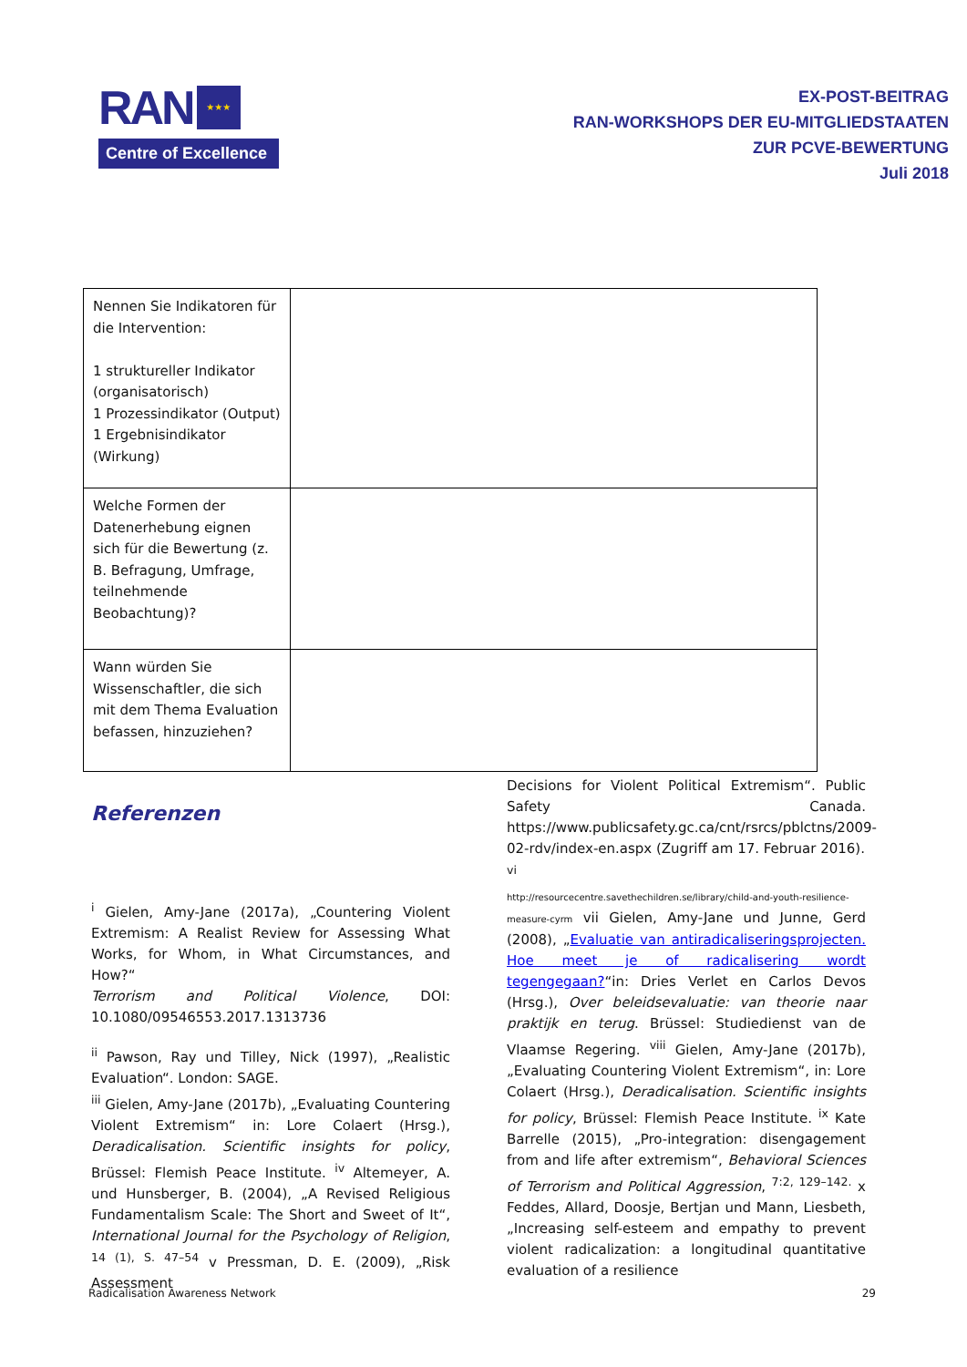RAN ★★★
Centre of Excellence
EX-POST-BEITRAG
RAN-WORKSHOPS DER EU-MITGLIEDSTAATEN
ZUR PCVE-BEWERTUNG
Juli 2018
| Nennen Sie Indikatoren für die Intervention: 1 struktureller Indikator (organisatorisch) 1 Prozessindikator (Output) 1 Ergebnisindikator (Wirkung) | |
| Welche Formen der Datenerhebung eignen sich für die Bewertung (z. B. Befragung, Umfrage, teilnehmende Beobachtung)? | |
| Wann würden Sie Wissenschaftler, die sich mit dem Thema Evaluation befassen, hinzuziehen? | |
Referenzen
<sup>i</sup> Gielen, Amy-Jane (2017a), „Countering Violent Extremism: A Realist Review for Assessing What Works, for Whom, in What Circumstances, and How?“
Terrorism and Political Violence, DOI: 10.1080/09546553.2017.1313736
<sup>ii</sup> Pawson, Ray und Tilley, Nick (1997), „Realistic Evaluation“. London: SAGE.
<sup>iii</sup> Gielen, Amy-Jane (2017b), „Evaluating Countering Violent Extremism“ in: Lore Colaert (Hrsg.), Deradicalisation. Scientific insights for policy, Brüssel: Flemish Peace Institute. <sup>iv</sup> Altemeyer, A. und Hunsberger, B. (2004), „A Revised Religious Fundamentalism Scale: The Short and Sweet of It“, International Journal for the Psychology of Religion, <sup>14 (1), S. 47–54</sup> v Pressman, D. E. (2009), „Risk Assessment
Decisions for Violent Political Extremism“. Public Safety Canada. https://www.publicsafety.gc.ca/cnt/rsrcs/pblctns/2009-02-rdv/index-en.aspx (Zugriff am 17. Februar 2016).
<sup>vi</sup>
http://resourcecentre.savethechildren.se/library/child-and-youth-resilience-measure-cyrm vii Gielen, Amy-Jane und Junne, Gerd (2008), „Evaluatie van antiradicaliseringsprojecten. Hoe meet je of radicalisering wordt tegengegaan?“in: Dries Verlet en Carlos Devos (Hrsg.), Over beleidsevaluatie: van theorie naar praktijk en terug. Brüssel: Studiedienst van de Vlaamse Regering. <sup>viii</sup> Gielen, Amy-Jane (2017b), „Evaluating Countering Violent Extremism“, in: Lore Colaert (Hrsg.), Deradicalisation. Scientific insights for policy, Brüssel: Flemish Peace Institute. <sup>ix</sup> Kate Barrelle (2015), „Pro-integration: disengagement from and life after extremism“, Behavioral Sciences of Terrorism and Political Aggression, <sup>7:2, 129–142.</sup> x Feddes, Allard, Doosje, Bertjan und Mann, Liesbeth, „Increasing self-esteem and empathy to prevent violent radicalization: a longitudinal quantitative evaluation of a resilience
Radicalisation Awareness Network 29